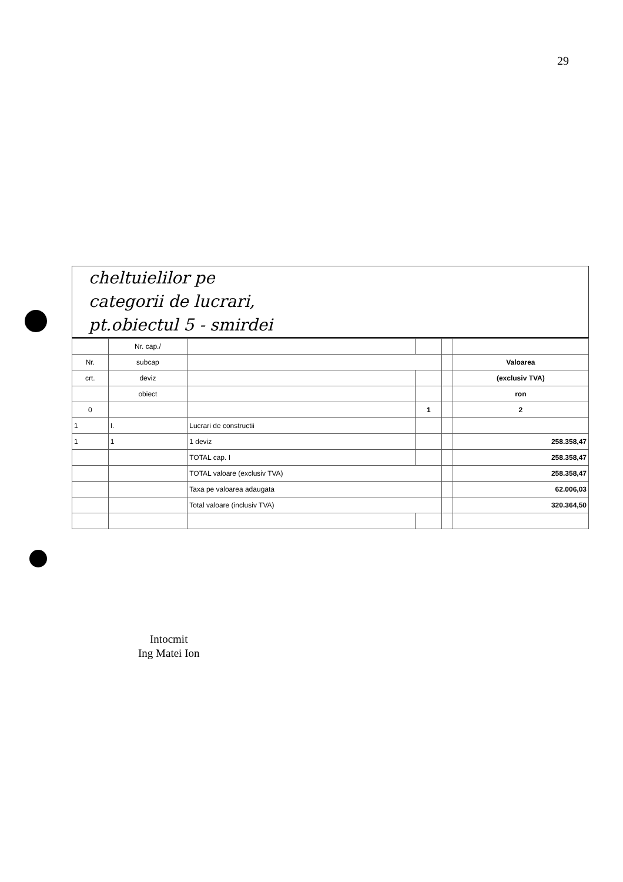29
cheltuielilor pe
categorii de lucrari,
pt.obiectul 5 - smirdei
| | Nr. cap./ | | | | |
| Nr. | subcap | | | | Valoarea |
| crt. | deviz | | | | (exclusiv TVA) |
| | obiect | | | | ron |
| 0 | | | 1 | | 2 |
| 1 | I. | Lucrari de constructii | | | |
| 1 | 1 | 1 deviz | | | 258.358,47 |
| | | TOTAL cap. I | | | 258.358,47 |
| | | TOTAL valoare (exclusiv TVA) | | | 258.358,47 |
| | | Taxa pe valoarea adaugata | | | 62.006,03 |
| | | Total valoare (inclusiv TVA) | | | 320.364,50 |
Intocmit
Ing Matei Ion